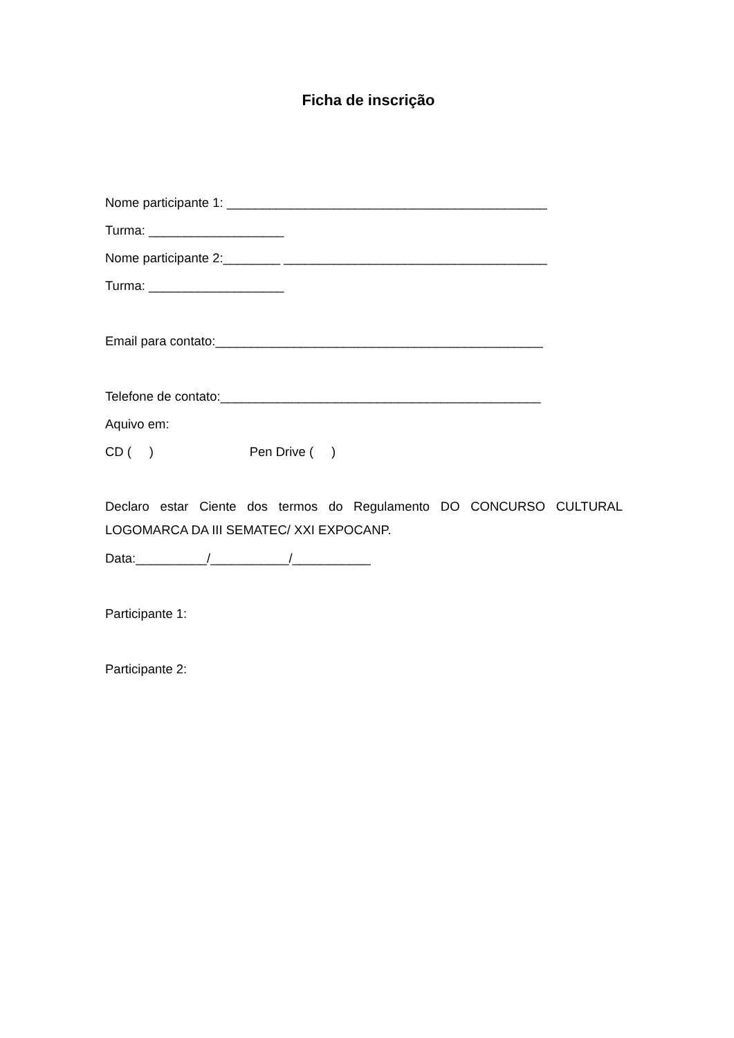Ficha de inscrição
Nome participante 1: _____________________________________________
Turma: ___________________
Nome participante 2:________ _____________________________________
Turma: ___________________
Email para contato:______________________________________________
Telefone de contato:_____________________________________________
Aquivo em:
CD ( ) Pen Drive ( )
Declaro estar Ciente dos termos do Regulamento DO CONCURSO CULTURAL LOGOMARCA DA III SEMATEC/ XXI EXPOCANP.
Data:__________/___________/___________
Participante 1:
Participante 2: